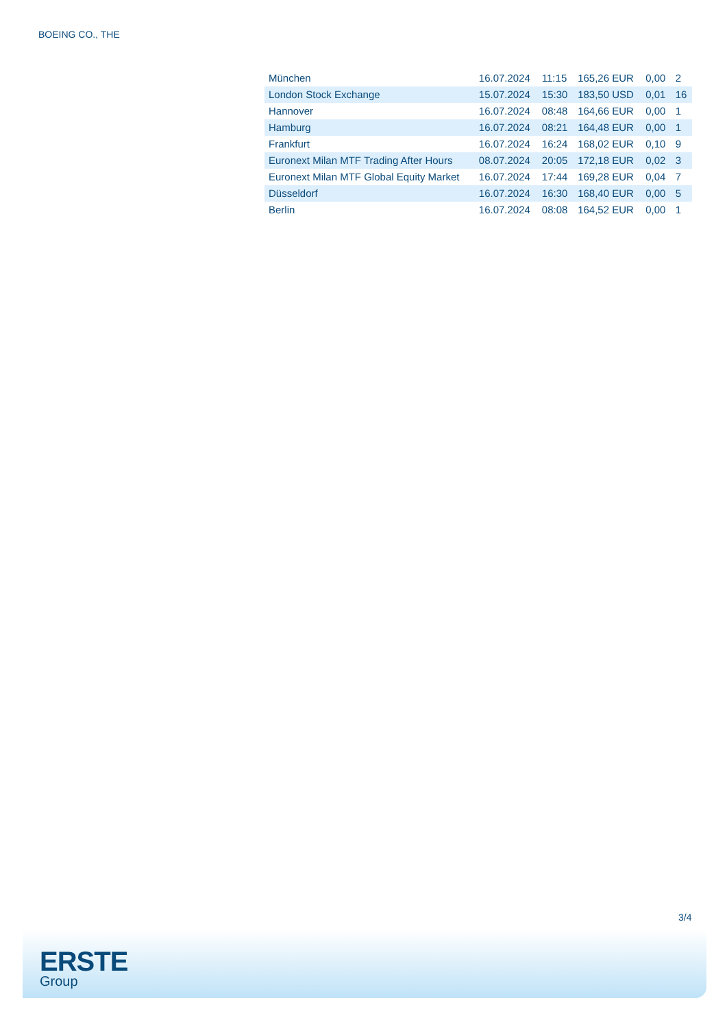BOEING CO., THE
| München | 16.07.2024 | 11:15 | 165,26 EUR | 0,00 | 2 |
| London Stock Exchange | 15.07.2024 | 15:30 | 183,50 USD | 0,01 | 16 |
| Hannover | 16.07.2024 | 08:48 | 164,66 EUR | 0,00 | 1 |
| Hamburg | 16.07.2024 | 08:21 | 164,48 EUR | 0,00 | 1 |
| Frankfurt | 16.07.2024 | 16:24 | 168,02 EUR | 0,10 | 9 |
| Euronext Milan MTF Trading After Hours | 08.07.2024 | 20:05 | 172,18 EUR | 0,02 | 3 |
| Euronext Milan MTF Global Equity Market | 16.07.2024 | 17:44 | 169,28 EUR | 0,04 | 7 |
| Düsseldorf | 16.07.2024 | 16:30 | 168,40 EUR | 0,00 | 5 |
| Berlin | 16.07.2024 | 08:08 | 164,52 EUR | 0,00 | 1 |
3/4
ERSTE
Group